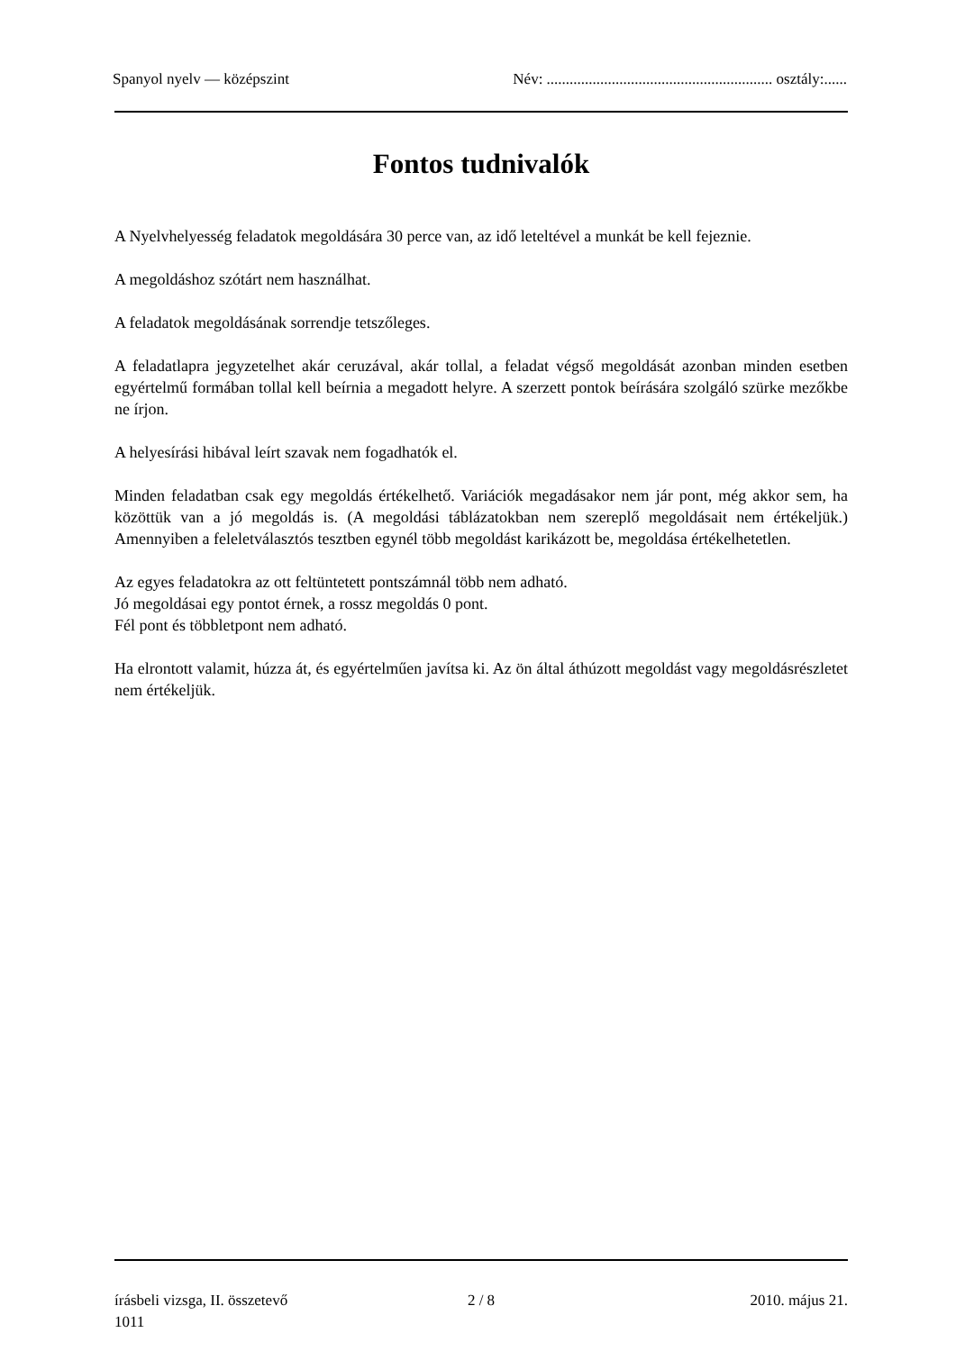Spanyol nyelv — középszint Név: ........................................................... osztály:......
Fontos tudnivalók
A Nyelvhelyesség feladatok megoldására 30 perce van, az idő leteltével a munkát be kell fejeznie.
A megoldáshoz szótárt nem használhat.
A feladatok megoldásának sorrendje tetszőleges.
A feladatlapra jegyzetelhet akár ceruzával, akár tollal, a feladat végső megoldását azonban minden esetben egyértelmű formában tollal kell beírnia a megadott helyre. A szerzett pontok beírására szolgáló szürke mezőkbe ne írjon.
A helyesírási hibával leírt szavak nem fogadhatók el.
Minden feladatban csak egy megoldás értékelhető. Variációk megadásakor nem jár pont, még akkor sem, ha közöttük van a jó megoldás is. (A megoldási táblázatokban nem szereplő megoldásait nem értékeljük.) Amennyiben a feleletválasztós tesztben egynél több megoldást karikázott be, megoldása értékelhetetlen.
Az egyes feladatokra az ott feltüntetett pontszámnál több nem adható.
Jó megoldásai egy pontot érnek, a rossz megoldás 0 pont.
Fél pont és többletpont nem adható.
Ha elrontott valamit, húzza át, és egyértelműen javítsa ki. Az ön által áthúzott megoldást vagy megoldásrészletet nem értékeljük.
írásbeli vizsga, II. összetevő
1011
2 / 8 2010. május 21.